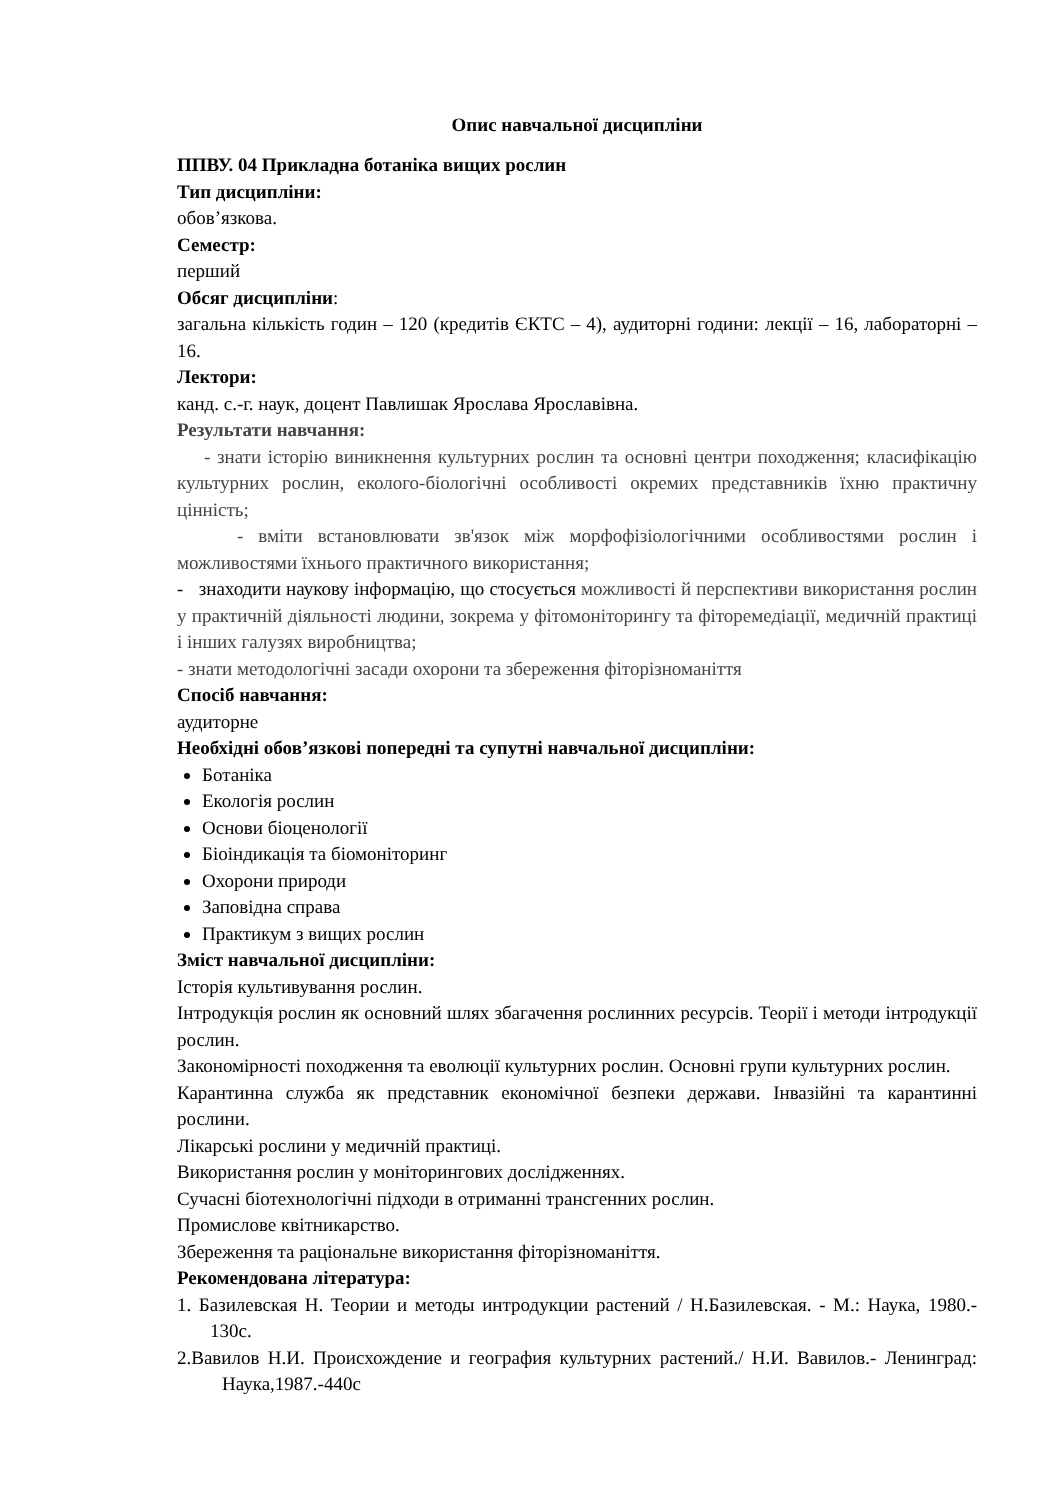Опис навчальної дисципліни
ППВУ. 04 Прикладна ботаніка вищих рослин
Тип дисципліни:
обов’язкова.
Семестр:
перший
Обсяг дисципліни:
загальна кількість годин – 120 (кредитів ЄКТС – 4), аудиторні години: лекції – 16, лабораторні – 16.
Лектори:
канд. с.-г. наук, доцент Павлишак Ярослава Ярославівна.
Результати навчання:
- знати історію виникнення культурних рослин та основні центри походження; класифікацію культурних рослин, еколого-біологічні особливості окремих представників їхню практичну цінність;
- вміти встановлювати зв'язок між морфофізіологічними особливостями рослин і можливостями їхнього практичного використання;
- знаходити наукову інформацію, що стосується можливості й перспективи використання рослин у практичній діяльності людини, зокрема у фітомоніторингу та фіторемедіації, медичній практиці і інших галузях виробництва;
- знати методологічні засади охорони та збереження фіторізноманіття
Спосіб навчання:
аудиторне
Необхідні обов’язкові попередні та супутні навчальної дисципліни:
Ботаніка
Екологія рослин
Основи біоценології
Біоіндикація та біомоніторинг
Охорони природи
Заповідна справа
Практикум з вищих рослин
Зміст навчальної дисципліни:
Історія культивування рослин.
Інтродукція рослин як основний шлях збагачення рослинних ресурсів. Теорії і методи інтродукції рослин.
Закономірності походження та еволюції культурних рослин. Основні групи культурних рослин.
Карантинна служба як представник економічної безпеки держави. Інвазійні та карантинні рослини.
Лікарські рослини у медичній практиці.
Використання рослин у моніторингових дослідженнях.
Сучасні біотехнологічні підходи в отриманні трансгенних рослин.
Промислове квітникарство.
Збереження та раціональне використання фіторізноманіття.
Рекомендована література:
1. Базилевская Н. Теории и методы интродукции растений / Н.Базилевская. - М.: Наука, 1980.- 130с.
2.Вавилов Н.И. Происхождение и география культурних растений./ Н.И. Вавилов.- Ленинград: Наука,1987.-440с